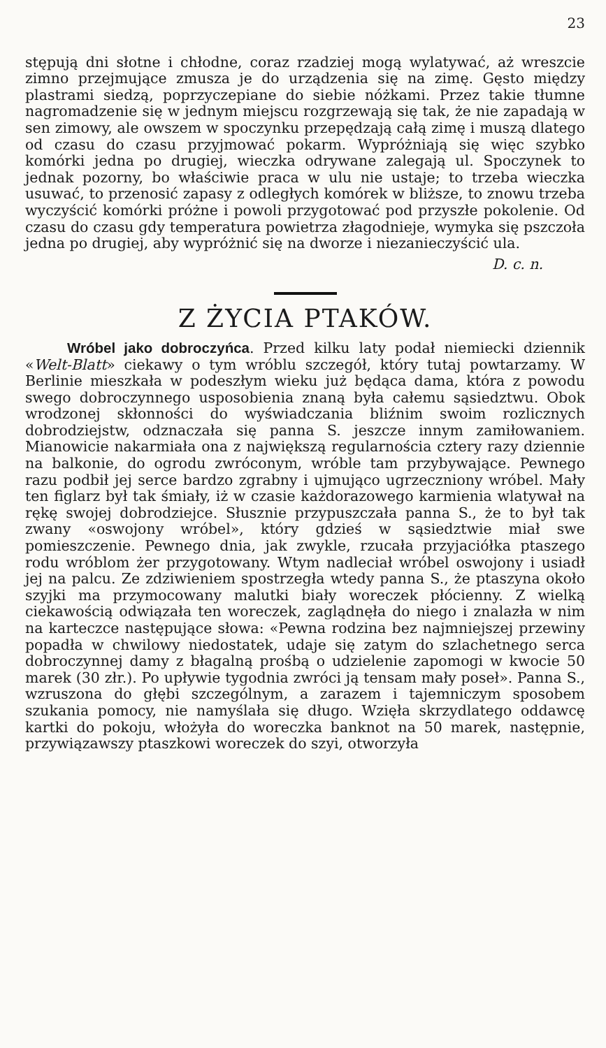23
stępują dni słotne i chłodne, coraz rzadziej mogą wylatywać, aż wreszcie zimno przejmujące zmusza je do urządzenia się na zimę. Gęsto między plastrami siedzą, poprzyczepiane do siebie nóżkami. Przez takie tłumne nagromadzenie się w jednym miejscu rozgrzewają się tak, że nie zapadają w sen zimowy, ale owszem w spoczynku przepędzają całą zimę i muszą dlatego od czasu do czasu przyjmować pokarm. Wypróżniają się więc szybko komórki jedna po drugiej, wieczka odrywane zalegają ul. Spoczynek to jednak pozorny, bo właściwie praca w ulu nie ustaje; to trzeba wieczka usuwać, to przenosić zapasy z odległych komórek w bliższe, to znowu trzeba wyczyścić komórki próżne i powoli przygotować pod przyszłe pokolenie. Od czasu do czasu gdy temperatura powietrza złagodnieje, wymyka się pszczoła jedna po drugiej, aby wypróżnić się na dworze i niezanieczyścić ula.
D. c. n.
Z ŻYCIA PTAKÓW.
Wróbel jako dobroczyńca. Przed kilku laty podał niemiecki dziennik «Welt-Blatt» ciekawy o tym wróblu szczegół, który tutaj powtarzamy. W Berlinie mieszkała w podeszłym wieku już będąca dama, która z powodu swego dobroczynnego usposobienia znaną była całemu sąsiedztwu. Obok wrodzonej skłonności do wyświadczania bliźnim swoim rozlicznych dobrodziejstw, odznaczała się panna S. jeszcze innym zamiłowaniem. Mianowicie nakarmiała ona z największą regularnościa cztery razy dziennie na balkonie, do ogrodu zwróconym, wróble tam przybywające. Pewnego razu podbił jej serce bardzo zgrabny i ujmująco ugrzeczniony wróbel. Mały ten figlarz był tak śmiały, iż w czasie każdorazowego karmienia wlatywał na rękę swojej dobrodziejce. Słusznie przypuszczała panna S., że to był tak zwany «oswojony wróbel», który gdzieś w sąsiedztwie miał swe pomieszczenie. Pewnego dnia, jak zwykle, rzucała przyjaciółka ptaszego rodu wróblom żer przygotowany. Wtym nadleciał wróbel oswojony i usiadł jej na palcu. Ze zdziwieniem spostrzegła wtedy panna S., że ptaszyna około szyjki ma przymocowany malutki biały woreczek płócienny. Z wielką ciekawością odwiązała ten woreczek, zaglądnęła do niego i znalazła w nim na karteczce następujące słowa: «Pewna rodzina bez najmniejszej przewiny popadła w chwilowy niedostatek, udaje się zatym do szlachetnego serca dobroczynnej damy z błagalną prośbą o udzielenie zapomogi w kwocie 50 marek (30 złr.). Po upływie tygodnia zwróci ją tensam mały poseł». Panna S., wzruszona do głębi szczególnym, a zarazem i tajemniczym sposobem szukania pomocy, nie namyślała się długo. Wzięła skrzydlatego oddawcę kartki do pokoju, włożyła do woreczka banknot na 50 marek, następnie, przywiązawszy ptaszkowi woreczek do szyi, otworzyła